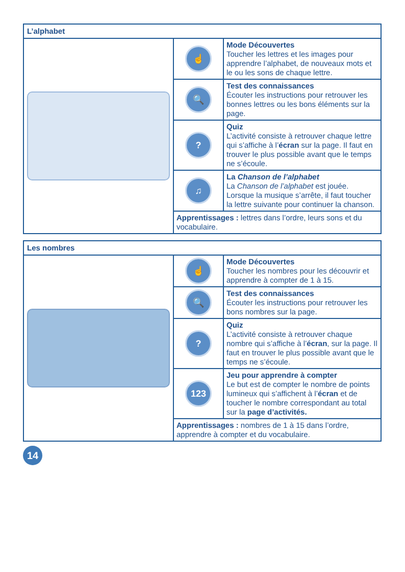| L’alphabet | | |
| --- | --- | --- |
| | ☝ | Mode Découvertes Toucher les lettres et les images pour apprendre l’alphabet, de nouveaux mots et le ou les sons de chaque lettre. |
| | 🔍 | Test des connaissances Écouter les instructions pour retrouver les bonnes lettres ou les bons éléments sur la page. |
| | ? | Quiz L’activité consiste à retrouver chaque lettre qui s’affiche à l’ écran sur la page. Il faut en trouver le plus possible avant que le temps ne s’écoule. |
| | ♫ | La Chanson de l’alphabet La Chanson de l’alphabet est jouée. Lorsque la musique s’arrête, il faut toucher la lettre suivante pour continuer la chanson. |
| | Apprentissages : lettres dans l’ordre, leurs sons et du vocabulaire. | |
| Les nombres | | |
| --- | --- | --- |
| | ☝ | Mode Découvertes Toucher les nombres pour les découvrir et apprendre à compter de 1 à 15. |
| | 🔍 | Test des connaissances Écouter les instructions pour retrouver les bons nombres sur la page. |
| | ? | Quiz L’activité consiste à retrouver chaque nombre qui s’affiche à l’ écran , sur la page. Il faut en trouver le plus possible avant que le temps ne s’écoule. |
| | 123 | Jeu pour apprendre à compter Le but est de compter le nombre de points lumineux qui s’affichent à l’ écran et de toucher le nombre correspondant au total sur la page d’activités. |
| | Apprentissages : nombres de 1 à 15 dans l’ordre, apprendre à compter et du vocabulaire. | |
14